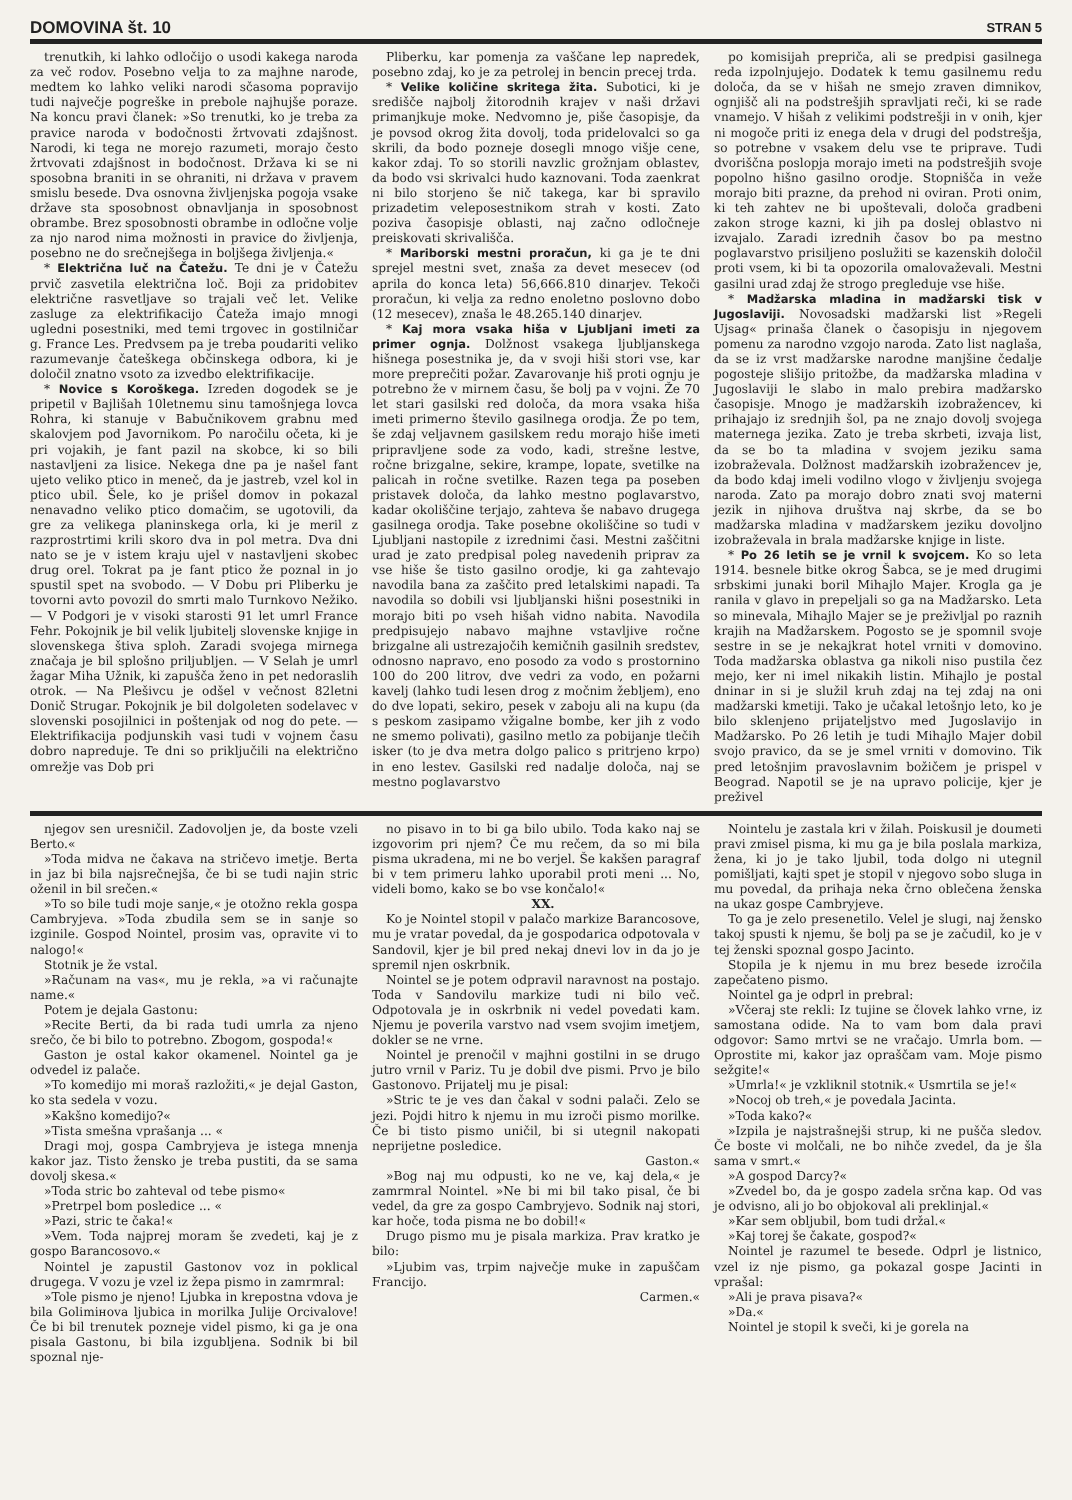DOMOVINA št. 10 STRAN 5
trenutkih, ki lahko odločijo o usodi kakega naroda za več rodov. Posebno velja to za majhne narode, medtem ko lahko veliki narodi sčasoma popravijo tudi največje pogreške in prebole najhujše poraze. Na koncu pravi članek: »So trenutki, ko je treba za pravice naroda v bodočnosti žrtvovati zdajšnost. Narodi, ki tega ne morejo razumeti, morajo često žrtvovati zdajšnost in bodočnost. Država ki se ni sposobna braniti in se ohraniti, ni država v pravem smislu besede. Dva osnovna življenjska pogoja vsake države sta sposobnost obnavljanja in sposobnost obrambe. Brez sposobnosti obrambe in odločne volje za njo narod nima možnosti in pravice do življenja, posebno ne do srečnejšega in boljšega življenja.«
* Električna luč na Čatežu. Te dni je v Čatežu prvič zasvetila električna loč. Boji za pridobitev električne rasvetljave so trajali več let. Velike zasluge za elektrifikacijo Čateža imajo mnogi ugledni posestniki, med temi trgovec in gostilničar g. France Les. Predvsem pa je treba poudariti veliko razumevanje čateškega občinskega odbora, ki je določil znatno vsoto za izvedbo elektrifikacije.
* Novice s Koroškega. Izreden dogodek se je pripetil v Bajlišah 10letnemu sinu tamošnjega lovca Rohra, ki stanuje v Babučnikovem grabnu med skalovjem pod Javornikom. Po naročilu očeta, ki je pri vojakih, je fant pazil na skobce, ki so bili nastavljeni za lisice. Nekega dne pa je našel fant ujeto veliko ptico in meneč, da je jastreb, vzel kol in ptico ubil. Šele, ko je prišel domov in pokazal nenavadno veliko ptico domačim, se ugotovili, da gre za velikega planinskega orla, ki je meril z razprostrtimi krili skoro dva in pol metra. Dva dni nato se je v istem kraju ujel v nastavljeni skobec drug orel. Tokrat pa je fant ptico že poznal in jo spustil spet na svobodo. — V Dobu pri Pliberku je tovorni avto povozil do smrti malo Turnkovo Nežiko. — V Podgori je v visoki starosti 91 let umrl France Fehr. Pokojnik je bil velik ljubitelj slovenske knjige in slovenskega štiva sploh. Zaradi svojega mirnega značaja je bil splošno priljubljen. — V Selah je umrl žagar Miha Užnik, ki zapušča ženo in pet nedoraslih otrok. — Na Plešivcu je odšel v večnost 82letni Donič Strugar. Pokojnik je bil dolgoleten sodelavec v slovenski posojilnici in poštenjak od nog do pete. — Elektrifikacija podjunskih vasi tudi v vojnem času dobro napreduje. Te dni so priključili na električno omrežje vas Dob pri
Pliberku, kar pomenja za vaščane lep napredek, posebno zdaj, ko je za petrolej in bencin precej trda.
* Velike količine skritega žita. Subotici, ki je središče najbolj žitorodnih krajev v naši državi primanjkuje moke. Nedvomno je, piše časopisje, da je povsod okrog žita dovolj, toda pridelovalci so ga skrili, da bodo pozneje dosegli mnogo višje cene, kakor zdaj. To so storili navzlic grožnjam oblastev, da bodo vsi skrivalci hudo kaznovani. Toda zaenkrat ni bilo storjeno še nič takega, kar bi spravilo prizadetim veleposestnikom strah v kosti. Zato poziva časopisje oblasti, naj začno odločneje preiskovati skrivališča.
* Mariborski mestni proračun, ki ga je te dni sprejel mestni svet, znaša za devet mesecev (od aprila do konca leta) 56,666.810 dinarjev. Tekoči proračun, ki velja za redno enoletno poslovno dobo (12 mesecev), znaša le 48.265.140 dinarjev.
* Kaj mora vsaka hiša v Ljubljani imeti za primer ognja. Dolžnost vsakega ljubljanskega hišnega posestnika je, da v svoji hiši stori vse, kar more preprečiti požar. Zavarovanje hiš proti ognju je potrebno že v mirnem času, še bolj pa v vojni. Že 70 let stari gasilski red določa, da mora vsaka hiša imeti primerno število gasilnega orodja. Že po tem, še zdaj veljavnem gasilskem redu morajo hiše imeti pripravljene sode za vodo, kadi, strešne lestve, ročne brizgalne, sekire, krampe, lopate, svetilke na palicah in ročne svetilke. Razen tega pa poseben pristavek določa, da lahko mestno poglavarstvo, kadar okoliščine terjajo, zahteva še nabavo drugega gasilnega orodja. Take posebne okoliščine so tudi v Ljubljani nastopile z izrednimi časi. Mestni zaščitni urad je zato predpisal poleg navedenih priprav za vse hiše še tisto gasilno orodje, ki ga zahtevajo navodila bana za zaščito pred letalskimi napadi. Ta navodila so dobili vsi ljubljanski hišni posestniki in morajo biti po vseh hišah vidno nabita. Navodila predpisujejo nabavo majhne vstavljive ročne brizgalne ali ustrezajočih kemičnih gasilnih sredstev, odnosno napravo, eno posodo za vodo s prostornino 100 do 200 litrov, dve vedri za vodo, en požarni kavelj (lahko tudi lesen drog z močnim žebljem), eno do dve lopati, sekiro, pesek v zaboju ali na kupu (da s peskom zasipamo vžigalne bombe, ker jih z vodo ne smemo polivati), gasilno metlo za pobijanje tlečih isker (to je dva metra dolgo palico s pritrjeno krpo) in eno lestev. Gasilski red nadalje določa, naj se mestno poglavarstvo
po komisijah prepriča, ali se predpisi gasilnega reda izpolnjujejo. Dodatek k temu gasilnemu redu določa, da se v hišah ne smejo zraven dimnikov, ognjišč ali na podstrešjih spravljati reči, ki se rade vnamejo. V hišah z velikimi podstrešji in v onih, kjer ni mogoče priti iz enega dela v drugi del podstrešja, so potrebne v vsakem delu vse te priprave. Tudi dvoriščna poslopja morajo imeti na podstrešjih svoje popolno hišno gasilno orodje. Stopnišča in veže morajo biti prazne, da prehod ni oviran. Proti onim, ki teh zahtev ne bi upoštevali, določa gradbeni zakon stroge kazni, ki jih pa doslej oblastvo ni izvajalo. Zaradi izrednih časov bo pa mestno poglavarstvo prisiljeno poslužiti se kazenskih določil proti vsem, ki bi ta opozorila omalovaževali. Mestni gasilni urad zdaj že strogo pregleduje vse hiše.
* Madžarska mladina in madžarski tisk v Jugoslaviji. Novosadski madžarski list »Regeli Ujsag« prinaša članek o časopisju in njegovem pomenu za narodno vzgojo naroda. Zato list naglaša, da se iz vrst madžarske narodne manjšine čedalje pogosteje slišijo pritožbe, da madžarska mladina v Jugoslaviji le slabo in malo prebira madžarsko časopisje. Mnogo je madžarskih izobražencev, ki prihajajo iz srednjih šol, pa ne znajo dovolj svojega maternega jezika. Zato je treba skrbeti, izvaja list, da se bo ta mladina v svojem jeziku sama izobraževala. Dolžnost madžarskih izobražencev je, da bodo kdaj imeli vodilno vlogo v življenju svojega naroda. Zato pa morajo dobro znati svoj materni jezik in njihova društva naj skrbe, da se bo madžarska mladina v madžarskem jeziku dovoljno izobraževala in brala madžarske knjige in liste.
* Po 26 letih se je vrnil k svojcem. Ko so leta 1914. besnele bitke okrog Šabca, se je med drugimi srbskimi junaki boril Mihajlo Majer. Krogla ga je ranila v glavo in prepeljali so ga na Madžarsko. Leta so minevala, Mihajlo Majer se je preživljal po raznih krajih na Madžarskem. Pogosto se je spomnil svoje sestre in se je nekajkrat hotel vrniti v domovino. Toda madžarska oblastva ga nikoli niso pustila čez mejo, ker ni imel nikakih listin. Mihajlo je postal dninar in si je služil kruh zdaj na tej zdaj na oni madžarski kmetiji. Tako je učakal letošnjo leto, ko je bilo sklenjeno prijateljstvo med Jugoslavijo in Madžarsko. Po 26 letih je tudi Mihajlo Majer dobil svojo pravico, da se je smel vrniti v domovino. Tik pred letošnjim pravoslavnim božičem je prispel v Beograd. Napotil se je na upravo policije, kjer je preživel
njegov sen uresničil. Zadovoljen je, da boste vzeli Berto.«
»Toda midva ne čakava na stričevo imetje. Berta in jaz bi bila najsrečnejša, če bi se tudi najin stric oženil in bil srečen.«
»To so bile tudi moje sanje,« je otožno rekla gospa Cambryjeva. »Toda zbudila sem se in sanje so izginile. Gospod Nointel, prosim vas, opravite vi to nalogo!«
Stotnik je že vstal.
»Računam na vas«, mu je rekla, »a vi računajte name.«
Potem je dejala Gastonu:
»Recite Berti, da bi rada tudi umrla za njeno srečo, če bi bilo to potrebno. Zbogom, gospoda!«
Gaston je ostal kakor okamenel. Nointel ga je odvedel iz palače.
»To komedijo mi moraš razložiti,« je dejal Gaston, ko sta sedela v vozu.
»Kakšno komedijo?«
»Tista smešna vprašanja ... «
Dragi moj, gospa Cambryjeva je istega mnenja kakor jaz. Tisto žensko je treba pustiti, da se sama dovolj skesa.«
»Toda stric bo zahteval od tebe pismo«
»Pretrpel bom posledice ... «
»Pazi, stric te čaka!«
»Vem. Toda najprej moram še zvedeti, kaj je z gospo Barancosovo.«
Nointel je zapustil Gastonov voz in poklical drugega. V vozu je vzel iz žepa pismo in zamrmral:
»Tole pismo je njeno! Ljubka in krepostna vdova je bila Golimінova ljubica in morilka Julije Orcivalove! Če bi bil trenutek pozneje videl pismo, ki ga je ona pisala Gastonu, bi bila izgubljena. Sodnik bi bil spoznal nje-
no pisavo in to bi ga bilo ubilo. Toda kako naj se izgovorim pri njem? Če mu rečem, da so mi bila pisma ukradena, mi ne bo verjel. Še kakšen paragraf bi v tem primeru lahko uporabil proti meni ... No, videli bomo, kako se bo vse končalo!«
XX.
Ko je Nointel stopil v palačo markize Barancosove, mu je vratar povedal, da je gospodarica odpotovala v Sandovil, kjer je bil pred nekaj dnevi lov in da jo je spremil njen oskrbnik.
Nointel se je potem odpravil naravnost na postajo. Toda v Sandovilu markize tudi ni bilo več. Odpotovala je in oskrbnik ni vedel povedati kam. Njemu je poverila varstvo nad vsem svojim imetjem, dokler se ne vrne.
Nointel je prenočil v majhni gostilni in se drugo jutro vrnil v Pariz. Tu je dobil dve pismi. Prvo je bilo Gastonovo. Prijatelj mu je pisal:
»Stric te je ves dan čakal v sodni palači. Zelo se jezi. Pojdi hitro k njemu in mu izroči pismo morilke. Če bi tisto pismo uničil, bi si utegnil nakopati neprijetne posledice.
Gaston.«
»Bog naj mu odpusti, ko ne ve, kaj dela,« je zamrmral Nointel. »Ne bi mi bil tako pisal, če bi vedel, da gre za gospo Cambryjevo. Sodnik naj stori, kar hoče, toda pisma ne bo dobil!«
Drugo pismo mu je pisala markiza. Prav kratko je bilo:
»Ljubim vas, trpim največje muke in zapuščam Francijo.
Carmen.«
Nointelu je zastala kri v žilah. Poiskusil je doumeti pravi zmisel pisma, ki mu ga je bila poslala markiza, žena, ki jo je tako ljubil, toda dolgo ni utegnil pomišljati, kajti spet je stopil v njegovo sobo sluga in mu povedal, da prihaja neka črno oblečena ženska na ukaz gospe Cambryjeve.
To ga je zelo presenetilo. Velel je slugi, naj žensko takoj spusti k njemu, še bolj pa se je začudil, ko je v tej ženski spoznal gospo Jacinto.
Stopila je k njemu in mu brez besede izročila zapečateno pismo.
Nointel ga je odprl in prebral:
»Včeraj ste rekli: Iz tujine se človek lahko vrne, iz samostana odide. Na to vam bom dala pravi odgovor: Samo mrtvi se ne vračajo. Umrla bom. — Oprostite mi, kakor jaz opraščam vam. Moje pismo sežgite!«
»Umrla!« je vzkliknil stotnik.« Usmrtila se je!«
»Nocoj ob treh,« je povedala Jacinta.
»Toda kako?«
»Izpila je najstrašnejši strup, ki ne pušča sledov. Če boste vi molčali, ne bo nihče zvedel, da je šla sama v smrt.«
»A gospod Darcy?«
»Zvedel bo, da je gospo zadela srčna kap. Od vas je odvisno, ali jo bo objokoval ali preklinjal.«
»Kar sem obljubil, bom tudi držal.«
»Kaj torej še čakate, gospod?«
Nointel je razumel te besede. Odprl je listnico, vzel iz nje pismo, ga pokazal gospe Jacinti in vprašal:
»Ali je prava pisava?«
»Da.«
Nointel je stopil k sveči, ki je gorela na